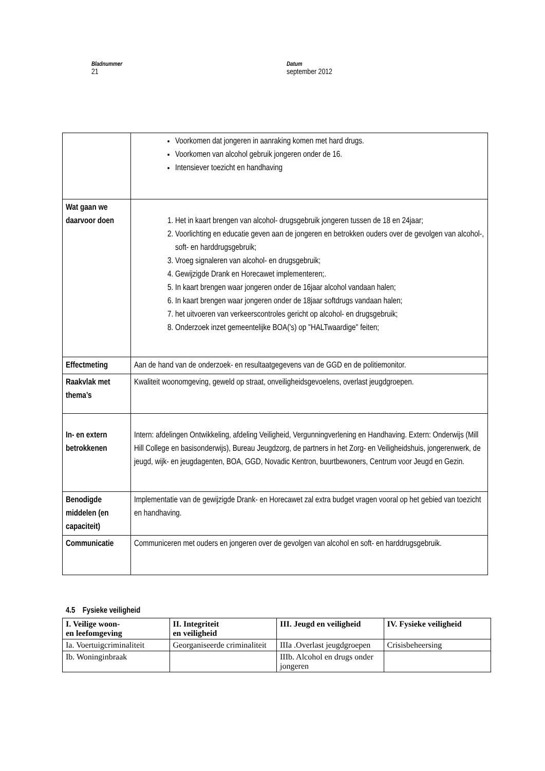Bladnummer
21
Datum
september 2012
| | Voorkomen dat jongeren in aanraking komen met hard drugs. Voorkomen van alcohol gebruik jongeren onder de 16. Intensiever toezicht en handhaving |
| Wat gaan we daarvoor doen | 1. Het in kaart brengen van alcohol- drugsgebruik jongeren tussen de 18 en 24jaar; 2. Voorlichting en educatie geven aan de jongeren en betrokken ouders over de gevolgen van alcohol-, soft- en harddrugsgebruik; 3. Vroeg signaleren van alcohol- en drugsgebruik; 4. Gewijzigde Drank en Horecawet implementeren;. 5. In kaart brengen waar jongeren onder de 16jaar alcohol vandaan halen; 6. In kaart brengen waar jongeren onder de 18jaar softdrugs vandaan halen; 7. het uitvoeren van verkeerscontroles gericht op alcohol- en drugsgebruik; 8. Onderzoek inzet gemeentelijke BOA('s) op "HALTwaardige" feiten; |
| Effectmeting | Aan de hand van de onderzoek- en resultaatgegevens van de GGD en de politiemonitor. |
| Raakvlak met thema’s | Kwaliteit woonomgeving, geweld op straat, onveiligheidsgevoelens, overlast jeugdgroepen. |
| In- en extern betrokkenen | Intern: afdelingen Ontwikkeling, afdeling Veiligheid, Vergunningverlening en Handhaving. Extern: Onderwijs (Mill Hill College en basisonderwijs), Bureau Jeugdzorg, de partners in het Zorg- en Veiligheidshuis, jongerenwerk, de jeugd, wijk- en jeugdagenten, BOA, GGD, Novadic Kentron, buurtbewoners, Centrum voor Jeugd en Gezin. |
| Benodigde middelen (en capaciteit) | Implementatie van de gewijzigde Drank- en Horecawet zal extra budget vragen vooral op het gebied van toezicht en handhaving. |
| Communicatie | Communiceren met ouders en jongeren over de gevolgen van alcohol en soft- en harddrugsgebruik. |
4.5 Fysieke veiligheid
| I. Veilige woon- en leefomgeving | II. Integriteit en veiligheid | III. Jeugd en veiligheid | IV. Fysieke veiligheid |
| --- | --- | --- | --- |
| Ia. Voertuigcriminaliteit | Georganiseerde criminaliteit | IIIa .Overlast jeugdgroepen | Crisisbeheersing |
| Ib. Woninginbraak | | IIIb. Alcohol en drugs onder jongeren | |